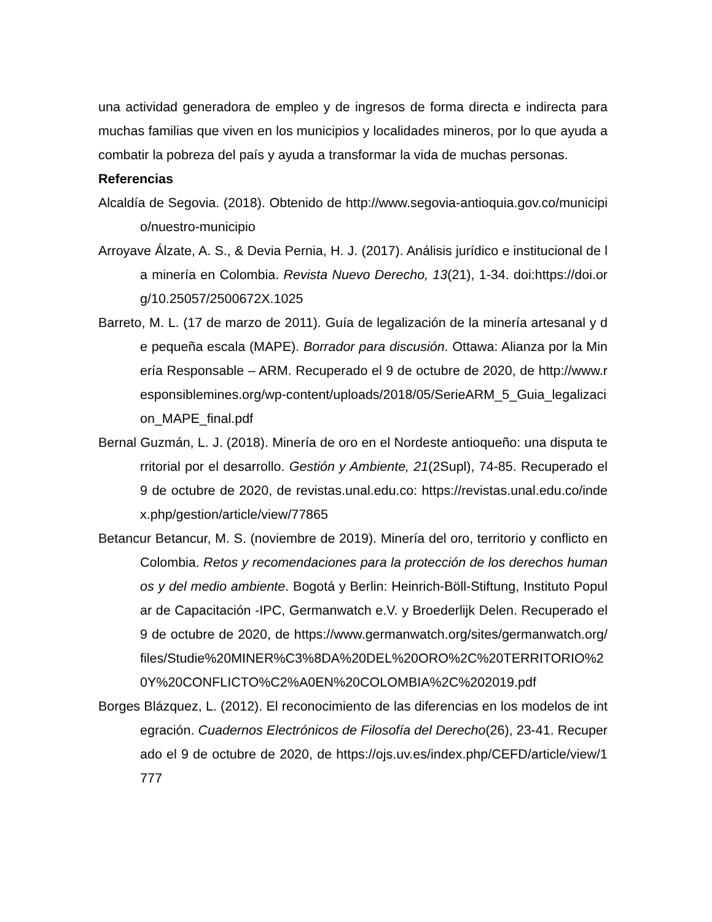una actividad generadora de empleo y de ingresos de forma directa e indirecta para muchas familias que viven en los municipios y localidades mineros, por lo que ayuda a combatir la pobreza del país y ayuda a transformar la vida de muchas personas.
Referencias
Alcaldía de Segovia. (2018). Obtenido de http://www.segovia-antioquia.gov.co/municipio/nuestro-municipio
Arroyave Álzate, A. S., & Devia Pernia, H. J. (2017). Análisis jurídico e institucional de la minería en Colombia. Revista Nuevo Derecho, 13(21), 1-34. doi:https://doi.org/10.25057/2500672X.1025
Barreto, M. L. (17 de marzo de 2011). Guía de legalización de la minería artesanal y de pequeña escala (MAPE). Borrador para discusión. Ottawa: Alianza por la Minería Responsable – ARM. Recuperado el 9 de octubre de 2020, de http://www.responsiblemines.org/wp-content/uploads/2018/05/SerieARM_5_Guia_legalizacion_MAPE_final.pdf
Bernal Guzmán, L. J. (2018). Minería de oro en el Nordeste antioqueño: una disputa territorial por el desarrollo. Gestión y Ambiente, 21(2Supl), 74-85. Recuperado el 9 de octubre de 2020, de revistas.unal.edu.co: https://revistas.unal.edu.co/index.php/gestion/article/view/77865
Betancur Betancur, M. S. (noviembre de 2019). Minería del oro, territorio y conflicto en Colombia. Retos y recomendaciones para la protección de los derechos humanos y del medio ambiente. Bogotá y Berlin: Heinrich-Böll-Stiftung, Instituto Popular de Capacitación -IPC, Germanwatch e.V. y Broederlijk Delen. Recuperado el 9 de octubre de 2020, de https://www.germanwatch.org/sites/germanwatch.org/files/Studie%20MINER%C3%8DA%20DEL%20ORO%2C%20TERRITORIO%20Y%20CONFLICTO%C2%A0EN%20COLOMBIA%2C%202019.pdf
Borges Blázquez, L. (2012). El reconocimiento de las diferencias en los modelos de integración. Cuadernos Electrónicos de Filosofía del Derecho(26), 23-41. Recuperado el 9 de octubre de 2020, de https://ojs.uv.es/index.php/CEFD/article/view/1777